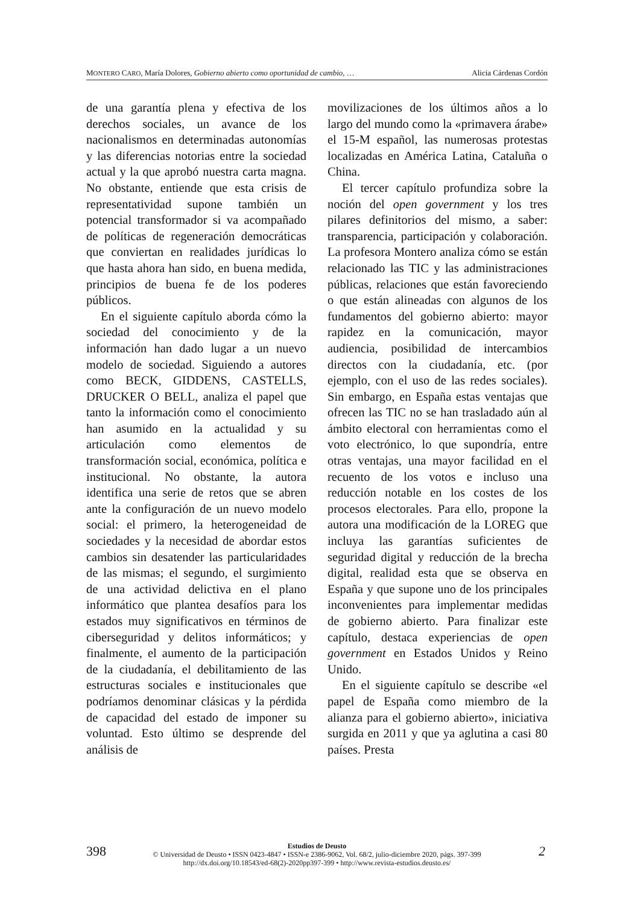MONTERO CARO, María Dolores, Gobierno abierto como oportunidad de cambio, … Alicia Cárdenas Cordón
de una garantía plena y efectiva de los derechos sociales, un avance de los nacionalismos en determinadas autonomías y las diferencias notorias entre la sociedad actual y la que aprobó nuestra carta magna. No obstante, entiende que esta crisis de representatividad supone también un potencial transformador si va acompañado de políticas de regeneración democráticas que conviertan en realidades jurídicas lo que hasta ahora han sido, en buena medida, principios de buena fe de los poderes públicos.
En el siguiente capítulo aborda cómo la sociedad del conocimiento y de la información han dado lugar a un nuevo modelo de sociedad. Siguiendo a autores como BECK, GIDDENS, CASTELLS, DRUCKER O BELL, analiza el papel que tanto la información como el conocimiento han asumido en la actualidad y su articulación como elementos de transformación social, económica, política e institucional. No obstante, la autora identifica una serie de retos que se abren ante la configuración de un nuevo modelo social: el primero, la heterogeneidad de sociedades y la necesidad de abordar estos cambios sin desatender las particularidades de las mismas; el segundo, el surgimiento de una actividad delictiva en el plano informático que plantea desafíos para los estados muy significativos en términos de ciberseguridad y delitos informáticos; y finalmente, el aumento de la participación de la ciudadanía, el debilitamiento de las estructuras sociales e institucionales que podríamos denominar clásicas y la pérdida de capacidad del estado de imponer su voluntad. Esto último se desprende del análisis de
movilizaciones de los últimos años a lo largo del mundo como la «primavera árabe» el 15-M español, las numerosas protestas localizadas en América Latina, Cataluña o China.
El tercer capítulo profundiza sobre la noción del open government y los tres pilares definitorios del mismo, a saber: transparencia, participación y colaboración. La profesora Montero analiza cómo se están relacionado las TIC y las administraciones públicas, relaciones que están favoreciendo o que están alineadas con algunos de los fundamentos del gobierno abierto: mayor rapidez en la comunicación, mayor audiencia, posibilidad de intercambios directos con la ciudadanía, etc. (por ejemplo, con el uso de las redes sociales). Sin embargo, en España estas ventajas que ofrecen las TIC no se han trasladado aún al ámbito electoral con herramientas como el voto electrónico, lo que supondría, entre otras ventajas, una mayor facilidad en el recuento de los votos e incluso una reducción notable en los costes de los procesos electorales. Para ello, propone la autora una modificación de la LOREG que incluya las garantías suficientes de seguridad digital y reducción de la brecha digital, realidad esta que se observa en España y que supone uno de los principales inconvenientes para implementar medidas de gobierno abierto. Para finalizar este capítulo, destaca experiencias de open government en Estados Unidos y Reino Unido.
En el siguiente capítulo se describe «el papel de España como miembro de la alianza para el gobierno abierto», iniciativa surgida en 2011 y que ya aglutina a casi 80 países. Presta
Estudios de Deusto
© Universidad de Deusto • ISSN 0423-4847 • ISSN-e 2386-9062, Vol. 68/2, julio-diciembre 2020, págs. 397-399
http://dx.doi.org/10.18543/ed-68(2)-2020pp397-399 • http://www.revista-estudios.deusto.es/
398 2